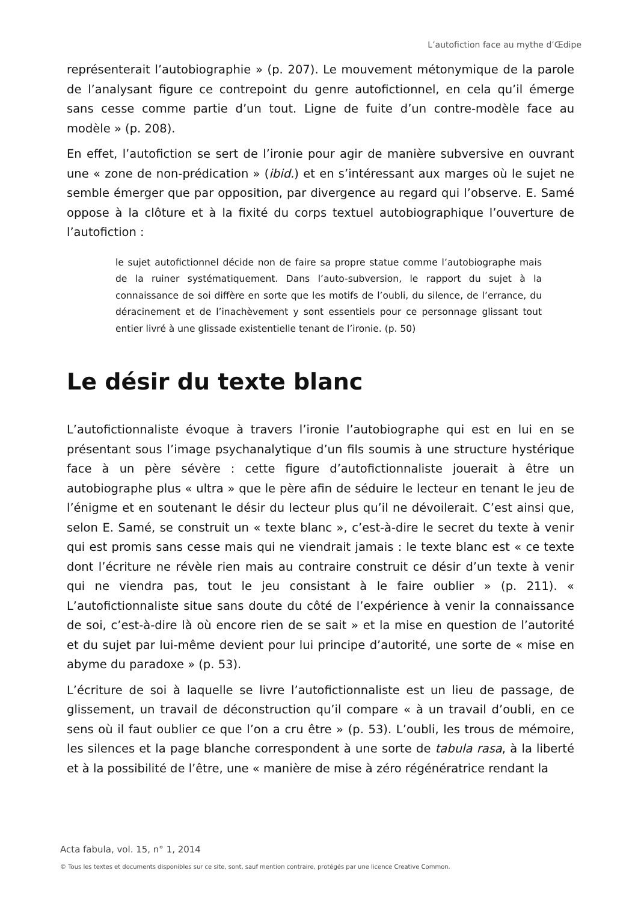L’autofiction face au mythe d’Œdipe
représenterait l’autobiographie » (p. 207). Le mouvement métonymique de la parole de l’analysant figure ce contrepoint du genre autofictionnel, en cela qu’il émerge sans cesse comme partie d’un tout. Ligne de fuite d’un contre-modèle face au modèle » (p. 208).
En effet, l’autofiction se sert de l’ironie pour agir de manière subversive en ouvrant une « zone de non-prédication » (ibid.) et en s’intéressant aux marges où le sujet ne semble émerger que par opposition, par divergence au regard qui l’observe. E. Samé oppose à la clôture et à la fixité du corps textuel autobiographique l’ouverture de l’autofiction :
le sujet autofictionnel décide non de faire sa propre statue comme l’autobiographe mais de la ruiner systématiquement. Dans l’auto-subversion, le rapport du sujet à la connaissance de soi diffère en sorte que les motifs de l’oubli, du silence, de l’errance, du déracinement et de l’inachèvement y sont essentiels pour ce personnage glissant tout entier livré à une glissade existentielle tenant de l’ironie. (p. 50)
Le désir du texte blanc
L’autofictionnaliste évoque à travers l’ironie l’autobiographe qui est en lui en se présentant sous l’image psychanalytique d’un fils soumis à une structure hystérique face à un père sévère : cette figure d’autofictionnaliste jouerait à être un autobiographe plus « ultra » que le père afin de séduire le lecteur en tenant le jeu de l’énigme et en soutenant le désir du lecteur plus qu’il ne dévoilerait. C’est ainsi que, selon E. Samé, se construit un « texte blanc », c’est-à-dire le secret du texte à venir qui est promis sans cesse mais qui ne viendrait jamais : le texte blanc est « ce texte dont l’écriture ne révèle rien mais au contraire construit ce désir d’un texte à venir qui ne viendra pas, tout le jeu consistant à le faire oublier » (p. 211). « L’autofictionnaliste situe sans doute du côté de l’expérience à venir la connaissance de soi, c’est-à-dire là où encore rien de se sait » et la mise en question de l’autorité et du sujet par lui-même devient pour lui principe d’autorité, une sorte de « mise en abyme du paradoxe » (p. 53).
L’écriture de soi à laquelle se livre l’autofictionnaliste est un lieu de passage, de glissement, un travail de déconstruction qu’il compare « à un travail d’oubli, en ce sens où il faut oublier ce que l’on a cru être » (p. 53). L’oubli, les trous de mémoire, les silences et la page blanche correspondent à une sorte de tabula rasa, à la liberté et à la possibilité de l’être, une « manière de mise à zéro régénératrice rendant la
Acta fabula, vol. 15, n° 1, 2014
© Tous les textes et documents disponibles sur ce site, sont, sauf mention contraire, protégés par une licence Creative Common.